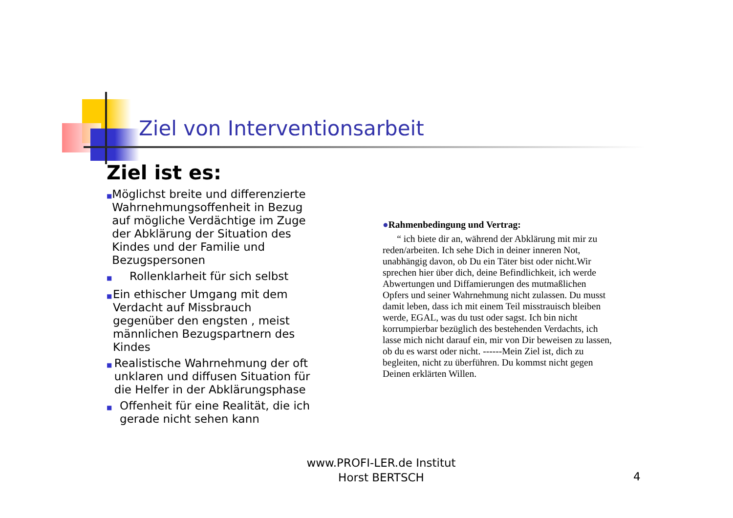Ziel von Interventionsarbeit
Ziel ist es:
■ Möglichst breite und differenzierte Wahrnehmungsoffenheit in Bezug auf mögliche Verdächtige im Zuge der Abklärung der Situation des Kindes und der Familie und Bezugspersonen
■ Rollenklarheit für sich selbst
■ Ein ethischer Umgang mit dem Verdacht auf Missbrauch gegenüber den engsten , meist männlichen Bezugspartnern des Kindes
■ Realistische Wahrnehmung der oft unklaren und diffusen Situation für die Helfer in der Abklärungsphase
■ Offenheit für eine Realität, die ich gerade nicht sehen kann
●Rahmenbedingung und Vertrag:
“ ich biete dir an, während der Abklärung mit mir zu reden/arbeiten. Ich sehe Dich in deiner inneren Not, unabhängig davon, ob Du ein Täter bist oder nicht.Wir sprechen hier über dich, deine Befindlichkeit, ich werde Abwertungen und Diffamierungen des mutmaßlichen Opfers und seiner Wahrnehmung nicht zulassen. Du musst damit leben, dass ich mit einem Teil misstrauisch bleiben werde, EGAL, was du tust oder sagst. Ich bin nicht korrumpierbar bezüglich des bestehenden Verdachts, ich lasse mich nicht darauf ein, mir von Dir beweisen zu lassen, ob du es warst oder nicht. ------Mein Ziel ist, dich zu begleiten, nicht zu überführen. Du kommst nicht gegen Deinen erklärten Willen.
www.PROFI-LER.de Institut
Horst BERTSCH
4